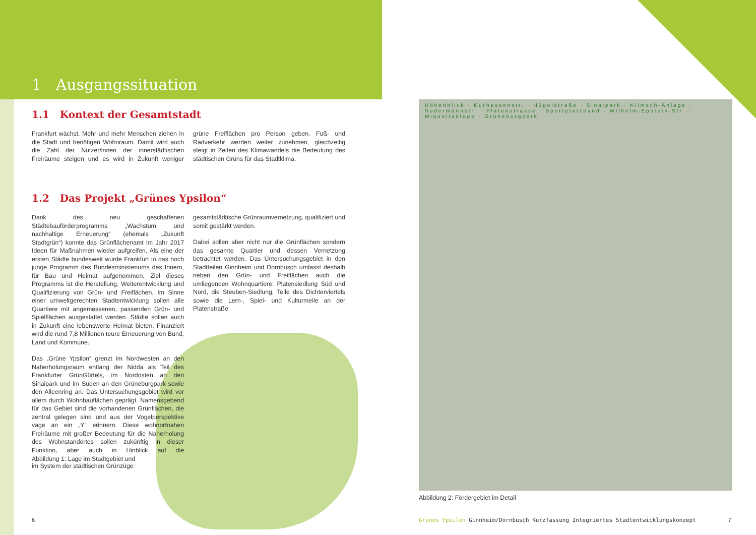Höhenblick · Kurhessenstr. · Hügelstraße · Sinaipark · Klimsch-Anlage · Sudermannstr. · Platenstrasse · Sportplatzband · Wilhelm-Epstein-Str. · Miquellanlage · Grüneburgpark
1 Ausgangssituation
1.1 Kontext der Gesamtstadt
Frankfurt wächst. Mehr und mehr Menschen ziehen in die Stadt und benötigen Wohnraum. Damit wird auch die Zahl der Nutzer/innen der innerstädtischen Freiräume steigen und es wird in Zukunft weniger grüne Freiflächen pro Person geben. Fuß- und Radverkehr werden weiter zunehmen, gleichzeitig steigt in Zeiten des Klimawandels die Bedeutung des städtischen Grüns für das Stadtklima.
1.2 Das Projekt „Grünes Ypsilon“
Dank des neu geschaffenen Städtebauförderprogramms „Wachstum und nachhaltige Erneuerung“ (ehemals „Zukunft Stadtgrün“) konnte das Grünflächenamt im Jahr 2017 Ideen für Maßnahmen wieder aufgreifen. Als eine der ersten Städte bundesweit wurde Frankfurt in das noch junge Programm des Bundesministeriums des Innern, für Bau und Heimat aufgenommen. Ziel dieses Programms ist die Herstellung, Weiterentwicklung und Qualifizierung von Grün- und Freiflächen. Im Sinne einer umweltgerechten Stadtentwicklung sollen alle Quartiere mit angemessenen, passenden Grün- und Spielflächen ausgestattet werden. Städte sollen auch in Zukunft eine lebenswerte Heimat bieten. Finanziert wird die rund 7,8 Millionen teure Erneuerung von Bund, Land und Kommune.
Das „Grüne Ypsilon“ grenzt im Nordwesten an den Naherholungsraum entlang der Nidda als Teil des Frankfurter GrünGürtels, im Nordosten an den Sinaipark und im Süden an den Grüneburgpark sowie den Alleenring an. Das Untersuchungsgebiet wird vor allem durch Wohnbauflächen geprägt. Namensgebend für das Gebiet sind die vorhandenen Grünflächen, die zentral gelegen sind und aus der Vogelperspektive vage an ein „Y“ erinnern. Diese wohnortnahen Freiräume mit großer Bedeutung für die Naherholung des Wohnstandortes sollen zukünftig in dieser Funktion, aber auch in Hinblick auf die gesamtstädtische Grünraumvernetzung, qualifiziert und somit gestärkt werden.
Dabei sollen aber nicht nur die Grünflächen sondern das gesamte Quartier und dessen Vernetzung betrachtet werden. Das Untersuchungsgebiet in den Stadtteilen Ginnheim und Dornbusch umfasst deshalb neben den Grün- und Freiflächen auch die umliegenden Wohnquartiere: Platensiedlung Süd und Nord, die Steuben-Siedlung, Teile des Dichterviertels sowie die Lern-, Spiel- und Kulturmeile an der Platenstraße.
Abbildung 1: Lage im Stadtgebiet und
im System der städtischen Grünzüge
Abbildung 2: Fördergebiet im Detail
6
Grünes Ypsilon Ginnheim/Dornbusch Kurzfassung Integriertes Stadtentwicklungskonzept
7